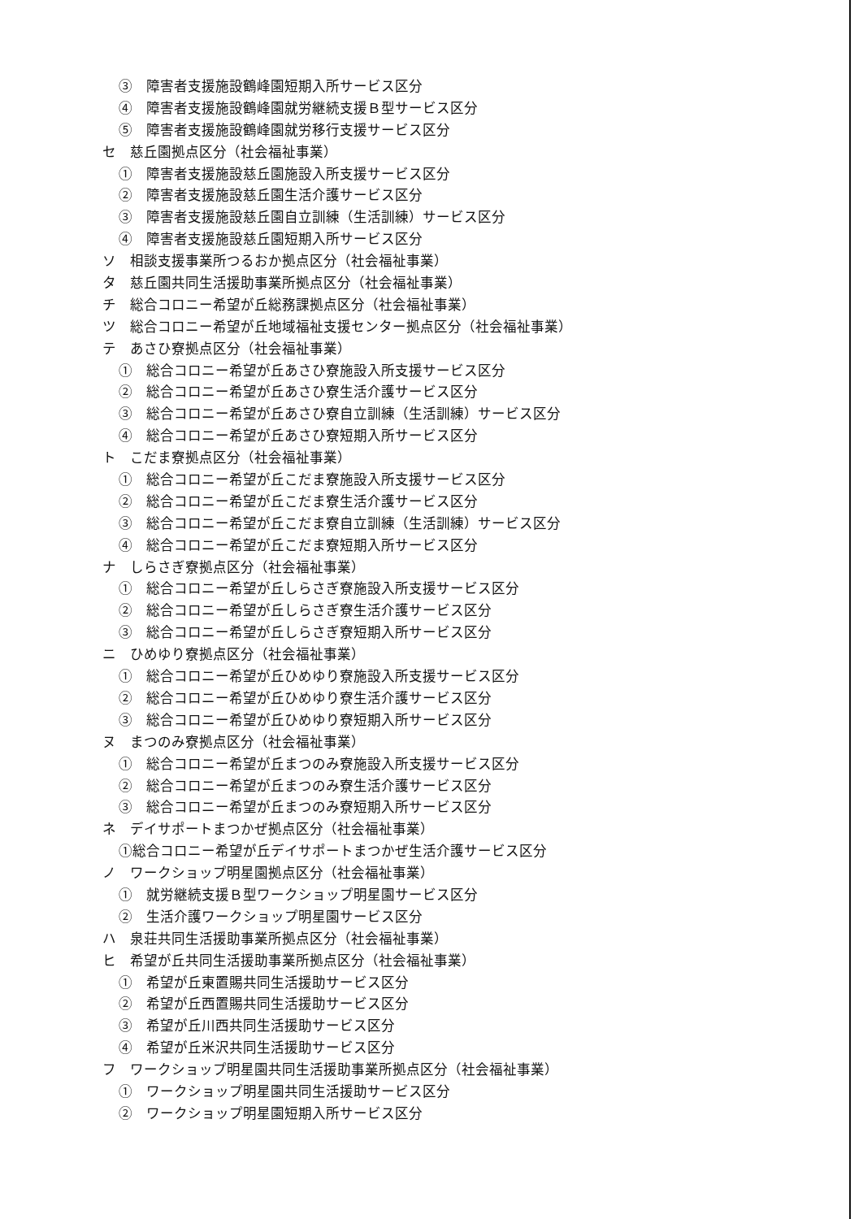③　障害者支援施設鶴峰園短期入所サービス区分
④　障害者支援施設鶴峰園就労継続支援Ｂ型サービス区分
⑤　障害者支援施設鶴峰園就労移行支援サービス区分
セ　慈丘園拠点区分（社会福祉事業）
①　障害者支援施設慈丘園施設入所支援サービス区分
②　障害者支援施設慈丘園生活介護サービス区分
③　障害者支援施設慈丘園自立訓練（生活訓練）サービス区分
④　障害者支援施設慈丘園短期入所サービス区分
ソ　相談支援事業所つるおか拠点区分（社会福祉事業）
タ　慈丘園共同生活援助事業所拠点区分（社会福祉事業）
チ　総合コロニー希望が丘総務課拠点区分（社会福祉事業）
ツ　総合コロニー希望が丘地域福祉支援センター拠点区分（社会福祉事業）
テ　あさひ寮拠点区分（社会福祉事業）
①　総合コロニー希望が丘あさひ寮施設入所支援サービス区分
②　総合コロニー希望が丘あさひ寮生活介護サービス区分
③　総合コロニー希望が丘あさひ寮自立訓練（生活訓練）サービス区分
④　総合コロニー希望が丘あさひ寮短期入所サービス区分
ト　こだま寮拠点区分（社会福祉事業）
①　総合コロニー希望が丘こだま寮施設入所支援サービス区分
②　総合コロニー希望が丘こだま寮生活介護サービス区分
③　総合コロニー希望が丘こだま寮自立訓練（生活訓練）サービス区分
④　総合コロニー希望が丘こだま寮短期入所サービス区分
ナ　しらさぎ寮拠点区分（社会福祉事業）
①　総合コロニー希望が丘しらさぎ寮施設入所支援サービス区分
②　総合コロニー希望が丘しらさぎ寮生活介護サービス区分
③　総合コロニー希望が丘しらさぎ寮短期入所サービス区分
ニ　ひめゆり寮拠点区分（社会福祉事業）
①　総合コロニー希望が丘ひめゆり寮施設入所支援サービス区分
②　総合コロニー希望が丘ひめゆり寮生活介護サービス区分
③　総合コロニー希望が丘ひめゆり寮短期入所サービス区分
ヌ　まつのみ寮拠点区分（社会福祉事業）
①　総合コロニー希望が丘まつのみ寮施設入所支援サービス区分
②　総合コロニー希望が丘まつのみ寮生活介護サービス区分
③　総合コロニー希望が丘まつのみ寮短期入所サービス区分
ネ　デイサポートまつかぜ拠点区分（社会福祉事業）
①総合コロニー希望が丘デイサポートまつかぜ生活介護サービス区分
ノ　ワークショップ明星園拠点区分（社会福祉事業）
①　就労継続支援Ｂ型ワークショップ明星園サービス区分
②　生活介護ワークショップ明星園サービス区分
ハ　泉荘共同生活援助事業所拠点区分（社会福祉事業）
ヒ　希望が丘共同生活援助事業所拠点区分（社会福祉事業）
①　希望が丘東置賜共同生活援助サービス区分
②　希望が丘西置賜共同生活援助サービス区分
③　希望が丘川西共同生活援助サービス区分
④　希望が丘米沢共同生活援助サービス区分
フ　ワークショップ明星園共同生活援助事業所拠点区分（社会福祉事業）
①　ワークショップ明星園共同生活援助サービス区分
②　ワークショップ明星園短期入所サービス区分